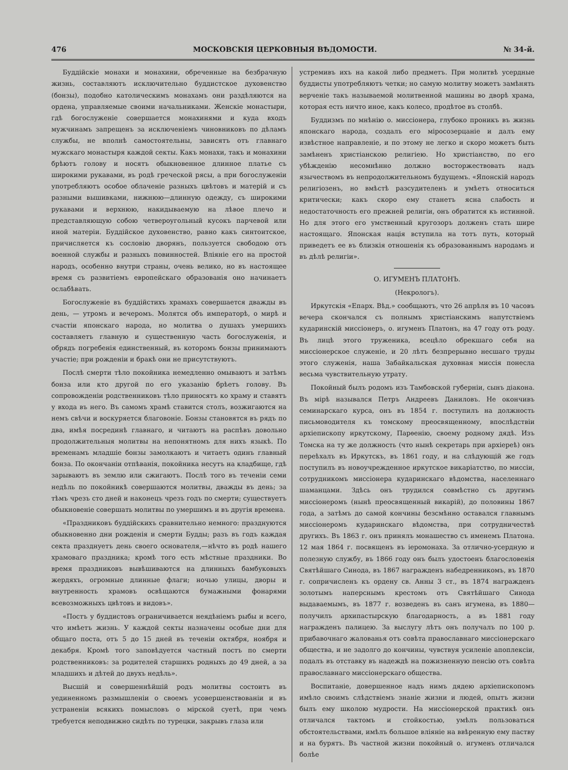476 МОСКОВСКІЯ ЦЕРКОВНЫЯ ВѢДОМОСТИ. № 34-й.
Буддійскіе монахи и монахини, обреченные на безбрачную жизнь, составляютъ исключительно буддистское духовенство (бонзы), подобно католическимъ монахамъ они раздѣляются на ордена, управляемые своими начальниками. Женскіе монастыри, гдѣ богослуженіе совершается монахинями и куда входъ мужчинамъ запрещенъ за исключеніемъ чиновниковъ по дѣламъ службы, не вполнѣ самостоятельны, зависятъ отъ главнаго мужскаго монастыря каждой секты. Какъ монахи, такъ и монахини брѣютъ голову и носятъ обыкновенное длинное платье съ широкими рукавами, въ родѣ греческой рясы, а при богослуженіи употребляютъ особое облаченіе разныхъ цвѣтовъ и матерій и съ разными вышивками, нижнюю—длинную одежду, съ широкими рукавами и верхнюю, накидываемую на лѣвое плечо и представляющую собою четвероугольный кусокъ парчевой или иной матеріи. Буддійское духовенство, равно какъ синтоитское, причисляется къ сословію дворянъ, пользуется свободою отъ военной службы и разныхъ повинностей. Вліяніе его на простой народъ, особенно внутри страны, очень велико, но въ настоящее время съ развитіемъ европейскаго образованія оно начинаетъ ослабѣвать.
Богослуженіе въ буддійстихъ храмахъ совершается дважды въ день, — утромъ и вечеромъ. Молятся объ императорѣ, о мирѣ и счастіи японскаго народа, но молитва о душахъ умершихъ составляетъ главную и существенную часть богослуженія, и обрядъ погребенія единственный, въ которомъ бонзы принимаютъ участіе; при рожденіи и бракѣ они не присутствуютъ.
Послѣ смерти тѣло покойника немедленно омываютъ и затѣмъ бонза или кто другой по его указанію брѣетъ голову. Въ сопровожденіи родственниковъ тѣло приносятъ ко храму и ставятъ у входа въ него. Въ самомъ храмѣ ставится столъ, возжигаются на немъ свѣчи и воскуряется благовоніе. Бонзы становятся въ рядъ по два, имѣя посрединѣ главнаго, и читаютъ на распѣвъ довольно продолжительныя молитвы на непонятномъ для нихъ языкѣ. По временамъ младшіе бонзы замолкаютъ и читаетъ одинъ главный бонза. По окончаніи отпѣванія, покойника несутъ на кладбище, гдѣ зарываютъ въ землю или сжигаютъ. Послѣ того въ теченіи семи недѣль по покойникѣ совершаются молитвы, дважды въ день; за тѣмъ чрезъ сто дней и наконецъ чрезъ годъ по смерти; существуетъ обыкновеніе совершать молитвы по умершимъ и въ другія времена.
«Праздниковъ буддійскихъ сравнительно немного: празднуются обыкновенно дни рожденія и смерти Будды; разъ въ годъ каждая секта празднуетъ день своего основателя,—нѣчто въ родѣ нашего храмоваго праздника; кромѣ того есть мѣстные праздники. Во время праздниковъ вывѣшиваются на длинныхъ бамбуковыхъ жердяхъ, огромные длинные флаги; ночью улицы, дворы и внутренность храмовъ освѣщаются бумажными фонарями всевозможныхъ цвѣтовъ и видовъ».
«Постъ у буддистовъ ограничивается неядѣніемъ рыбы и всего, что имѣетъ жизнь. У каждой секты назначены особые дни для общаго поста, отъ 5 до 15 дней въ теченіи октября, ноября и декабря. Кромѣ того заповѣдуется частный постъ по смерти родственниковъ: за родителей старшихъ родныхъ до 49 дней, а за младшихъ и дѣтей до двухъ недѣль».
Высшій и совершеннѣйшій родъ молитвы состоитъ въ уединенномъ размышленіи о своемъ усовершенствованіи и въ устраненіи всякихъ помысловъ о мірской суетѣ, при чемъ требуется неподвижно сидѣть по турецки, закрывъ глаза или
устремивъ ихъ на какой либо предметъ. При молитвѣ усердные буддисты употребляютъ четки; но самую молитву можетъ замѣнять верченіе такъ называемой молитвенной машины во дворѣ храма, которая есть ничто иное, какъ колесо, продѣтое въ столбѣ.
Буддизмъ по мнѣнію о. миссіонера, глубоко проникъ въ жизнь японскаго народа, создалъ его міросозерцаніе и далъ ему извѣстное направленіе, и по этому не легко и скоро можетъ быть замѣненъ христіанскою религіею. Но христіанство, по его убѣжденію несомнѣнно должно восторжествовать надъ язычествомъ въ непродолжительномъ будущемъ. «Японскій народъ религіозенъ, но вмѣстѣ разсудителенъ и умѣетъ относиться критически; какъ скоро ему станетъ ясна слабость и недостаточность его прежней религіи, онъ обратится къ истинной. Но для этого его умственный кругозоръ долженъ стать шире настоящаго. Японская нація вступила на тотъ путь, который приведетъ ее въ близкія отношенія къ образованнымъ народамъ и въ дѣлѣ религіи».
О. ИГУМЕНЪ ПЛАТОНЪ.
(Некрологъ).
Иркутскія «Епарх. Вѣд.» сообщаютъ, что 26 апрѣля въ 10 часовъ вечера скончался съ полнымъ христіанскимъ напутствіемъ кударинскій миссіонеръ, о. игуменъ Платонъ, на 47 году отъ роду. Въ лицѣ этого труженика, всецѣло обрекшаго себя на миссіонерское служеніе, и 20 лѣтъ безпрерывно несшаго труды этого служенія, наша Забайкальская духовная миссія понесла весьма чувствительную утрату.
Покойный былъ родомъ изъ Тамбовской губерніи, сынъ діакона. Въ мірѣ назывался Петръ Андреевъ Даниловъ. Не окончивъ семинарскаго курса, онъ въ 1854 г. поступилъ на должность письмоводителя къ томскому преосвященному, впослѣдствіи архіепископу иркутскому, Парѳенію, своему родному дядѣ. Изъ Томска на ту же должность (что нынѣ секретарь при архіереѣ) онъ переѣхалъ въ Иркутскъ, въ 1861 году, и на слѣдующій же годъ поступилъ въ новоучрежденное иркутское викаріатство, по миссіи, сотрудникомъ миссіонера кударинскаго вѣдомства, населеннаго шаманцами. Здѣсь онъ трудился совмѣстно съ другимъ миссіонеромъ (нынѣ преосвященный викарій), до половины 1867 года, а затѣмъ до самой кончины безсмѣнно оставался главнымъ миссіонеромъ кударинскаго вѣдомства, при сотрудничествѣ другихъ. Въ 1863 г. онъ принялъ монашество съ именемъ Платона. 12 мая 1864 г. посвященъ въ іеромонаха. За отлично-усердную и полезную службу, въ 1866 году онъ былъ удостоенъ благословенія Святѣйшаго Синода, въ 1867 награжденъ набедренникомъ, въ 1870 г. сопричисленъ къ ордену св. Анны 3 ст., въ 1874 награжденъ золотымъ наперснымъ крестомъ отъ Святѣйшаго Синода выдаваемымъ, въ 1877 г. возведенъ въ санъ игумена, въ 1880—получилъ архипастырскую благодарность, а въ 1881 году награжденъ палицею. За выслугу лѣтъ онъ получалъ по 100 р. прибавочнаго жалованья отъ совѣта православнаго миссіонерскаго общества, и не задолго до кончины, чувствуя усиленіе апоплексіи, подалъ въ отставку въ надеждѣ на пожизненную пенсію отъ совѣта православнаго миссіонерскаго общества.
Воспитаніе, довершенное надъ нимъ дядею архіепископомъ имѣло своимъ слѣдствіемъ знаніе жизни и людей, опытъ жизни былъ ему школою мудрости. На миссіонерской практикѣ онъ отличался тактомъ и стойкостью, умѣлъ пользоваться обстоятельствами, имѣлъ большое вліяніе на ввѣренную ему паству и на бурятъ. Въ частной жизни покойный о. игуменъ отличался болѣе